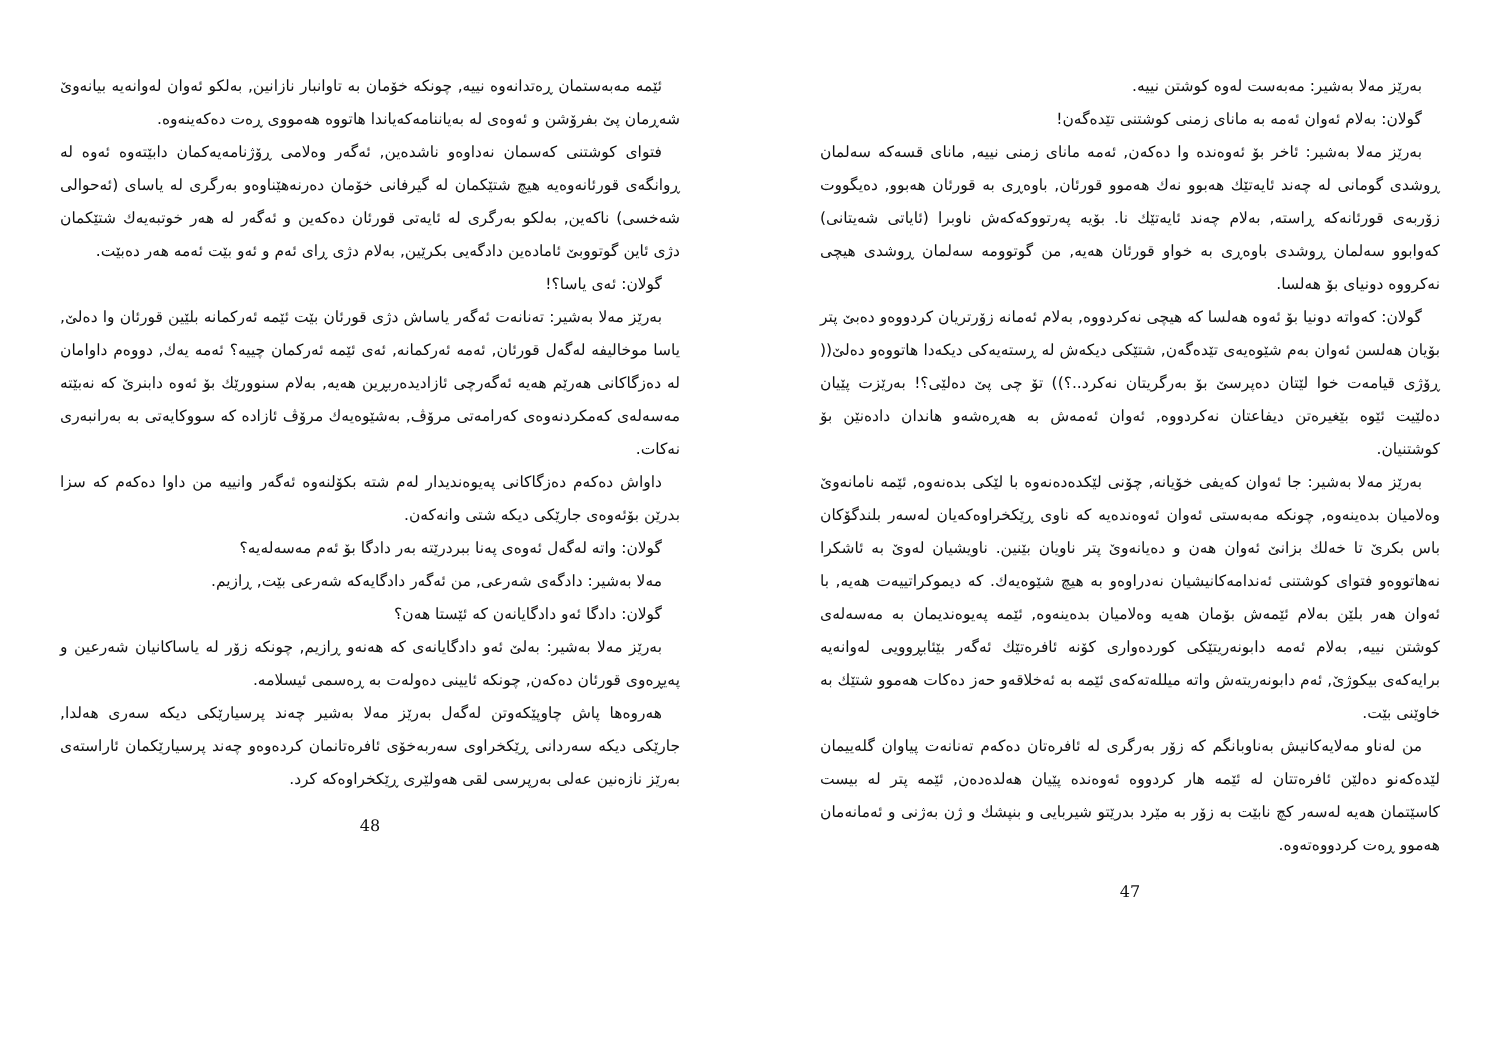بەرێز مەلا بەشیر: مەبەست لەوە کوشتن نییە.
گولان: بەلام ئەوان ئەمە بە مانای زمنی کوشتنی تێدەگەن!
بەرێز مەلا بەشیر: ئاخر بۆ ئەوەندە وا دەکەن, ئەمە مانای زمنی نییە, مانای قسەکە سەلمان ڕوشدی گومانی لە چەند ئایەتێك هەبوو نەك هەموو قورئان, باوەڕی بە قورئان هەبوو, دەیگووت زۆربەی قورئانەکە ڕاستە, بەلام چەند ئایەتێك نا. بۆیە پەرتووکەکەش ناوبرا (ئایاتی شەیتانی) کەوابوو سەلمان ڕوشدی باوەڕی بە خواو قورئان هەیە, من گوتوومە سەلمان ڕوشدی هیچی نەکرووە دونیای بۆ هەلسا.
گولان: کەواتە دونیا بۆ ئەوە هەلسا کە هیچی نەکردووە, بەلام ئەمانە زۆرتریان کردووەو دەبێ پتر بۆیان هەلسن ئەوان بەم شێوەیەی تێدەگەن, شتێکی دیکەش لە ڕستەیەکی دیکەدا هاتووەو دەلێ(( ڕۆژی قیامەت خوا لێتان دەپرسێ بۆ بەرگریتان نەکرد..؟)) تۆ چی پێ دەلێی؟! بەرێزت پێیان دەلێیت ئێوە بێغیرەتن دیفاعتان نەکردووە, ئەوان ئەمەش بە هەڕەشەو هاندان دادەنێن بۆ کوشتنیان.
بەرێز مەلا بەشیر: جا ئەوان کەیفی خۆیانە, چۆنی لێکدەدەنەوە با لێکی بدەنەوە, ئێمە نامانەوێ وەلامیان بدەینەوە, چونکە مەبەستی ئەوان ئەوەندەیە کە ناوی ڕێکخراوەکەیان لەسەر بلندگۆکان باس بکرێ تا خەلك بزانێ ئەوان هەن و دەیانەوێ پتر ناویان بێنین. ناویشیان لەوێ بە ئاشکرا نەهاتووەو فتوای کوشتنی ئەندامەکانیشیان نەدراوەو بە هیچ شێوەیەك. کە دیموکراتییەت هەیە, با ئەوان هەر بلێن بەلام ئێمەش بۆمان هەیە وەلامیان بدەینەوە, ئێمە پەیوەندیمان بە مەسەلەی کوشتن نییە, بەلام ئەمە دابونەریتێکی کوردەواری کۆنە ئافرەتێك ئەگەر بێئابڕوویی لەوانەیە برایەکەی بیکوژێ, ئەم دابونەریتەش واتە میللەتەکەی ئێمە بە ئەخلاقەو حەز دەکات هەموو شتێك بە خاوێنی بێت.
من لەناو مەلایەکانیش بەناوبانگم کە زۆر بەرگری لە ئافرەتان دەکەم تەنانەت پیاوان گلەییمان لێدەکەنو دەلێن ئافرەتتان لە ئێمە هار کردووە ئەوەندە پێیان هەلدەدەن, ئێمە پتر لە بیست کاسێتمان هەیە لەسەر کچ نابێت بە زۆر بە مێرد بدرێتو شیربایی و بنپشك و ژن بەژنی و ئەمانەمان هەموو ڕەت کردووەتەوە.
47
ئێمە مەبەستمان ڕەتدانەوە نییە, چونکە خۆمان بە تاوانبار نازانین, بەلکو ئەوان لەوانەیە بیانەوێ شەڕمان پێ بفرۆشن و ئەوەی لە بەیاننامەکەیاندا هاتووە هەمووی ڕەت دەکەینەوە.
فتوای کوشتنی کەسمان نەداوەو ناشدەین, ئەگەر وەلامی ڕۆژنامەیەکمان دابێتەوە ئەوە لە ڕوانگەی قورئانەوەیە هیچ شتێکمان لە گیرفانی خۆمان دەرنەهێناوەو بەرگری لە یاسای (ئەحوالی شەخسی) ناکەین, بەلکو بەرگری لە ئایەتی قورئان دەکەین و ئەگەر لە هەر خوتبەیەك شتێکمان دژی ئاین گوتووبێ ئامادەین دادگەیی بکرێین, بەلام دژی ڕای ئەم و ئەو بێت ئەمە هەر دەبێت.
گولان: ئەی یاسا؟!
بەرێز مەلا بەشیر: تەنانەت ئەگەر یاساش دژی قورئان بێت ئێمە ئەرکمانە بلێین قورئان وا دەلێ, یاسا موخالیفە لەگەل قورئان, ئەمە ئەرکمانە, ئەی ئێمە ئەرکمان چییە؟ ئەمە یەك, دووەم داوامان لە دەزگاکانی هەرێم هەیە ئەگەرچی ئازادیدەربڕین هەیە, بەلام سنوورێك بۆ ئەوە دابنرێ کە نەبێتە مەسەلەی کەمکردنەوەی کەرامەتی مرۆڤ, بەشێوەیەك مرۆڤ ئازادە کە سووکایەتی بە بەرانبەری نەکات.
داواش دەکەم دەزگاکانی پەیوەندیدار لەم شتە بکۆلنەوە ئەگەر وانییە من داوا دەکەم کە سزا بدرێن بۆئەوەی جارێکی دیکە شتی وانەکەن.
گولان: واتە لەگەل ئەوەی پەنا ببردرێتە بەر دادگا بۆ ئەم مەسەلەیە؟
مەلا بەشیر: دادگەی شەرعی, من ئەگەر دادگایەکە شەرعی بێت, ڕازیم.
گولان: دادگا ئەو دادگایانەن کە ئێستا هەن؟
بەرێز مەلا بەشیر: بەلێ ئەو دادگایانەی کە هەنەو ڕازیم, چونکە زۆر لە یاساکانیان شەرعین و پەیڕەوی قورئان دەکەن, چونکە ئایینی دەولەت بە ڕەسمی ئیسلامە.
هەروەها پاش چاوپێکەوتن لەگەل بەرێز مەلا بەشیر چەند پرسیارێکی دیکە سەری هەلدا, جارێکی دیکە سەردانی ڕێکخراوی سەربەخۆی ئافرەتانمان کردەوەو چەند پرسیارێکمان ئاراستەی بەرێز نازەنین عەلی بەرپرسی لقی هەولێری ڕێکخراوەکە کرد.
48